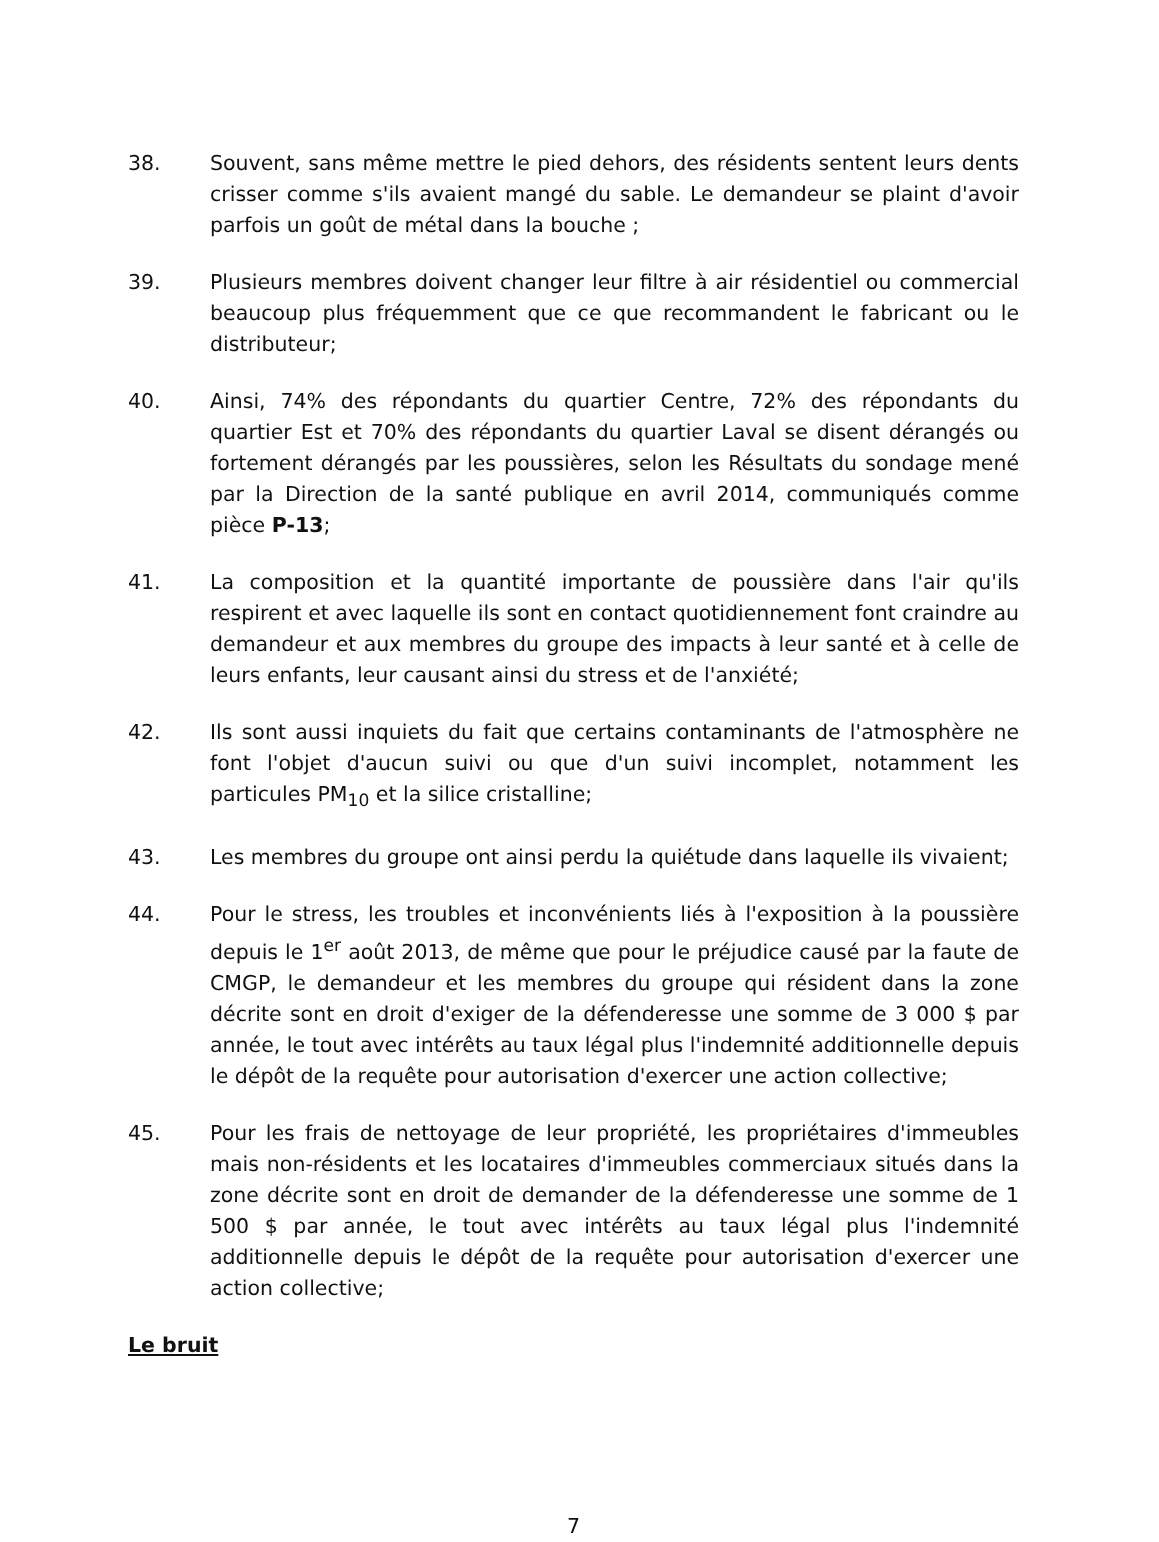38. Souvent, sans même mettre le pied dehors, des résidents sentent leurs dents crisser comme s'ils avaient mangé du sable. Le demandeur se plaint d'avoir parfois un goût de métal dans la bouche ;
39. Plusieurs membres doivent changer leur filtre à air résidentiel ou commercial beaucoup plus fréquemment que ce que recommandent le fabricant ou le distributeur;
40. Ainsi, 74% des répondants du quartier Centre, 72% des répondants du quartier Est et 70% des répondants du quartier Laval se disent dérangés ou fortement dérangés par les poussières, selon les Résultats du sondage mené par la Direction de la santé publique en avril 2014, communiqués comme pièce P-13;
41. La composition et la quantité importante de poussière dans l'air qu'ils respirent et avec laquelle ils sont en contact quotidiennement font craindre au demandeur et aux membres du groupe des impacts à leur santé et à celle de leurs enfants, leur causant ainsi du stress et de l'anxiété;
42. Ils sont aussi inquiets du fait que certains contaminants de l'atmosphère ne font l'objet d'aucun suivi ou que d'un suivi incomplet, notamment les particules PM<sub>10</sub> et la silice cristalline;
43. Les membres du groupe ont ainsi perdu la quiétude dans laquelle ils vivaient;
44. Pour le stress, les troubles et inconvénients liés à l'exposition à la poussière depuis le 1<sup>er</sup> août 2013, de même que pour le préjudice causé par la faute de CMGP, le demandeur et les membres du groupe qui résident dans la zone décrite sont en droit d'exiger de la défenderesse une somme de 3 000 $ par année, le tout avec intérêts au taux légal plus l'indemnité additionnelle depuis le dépôt de la requête pour autorisation d'exercer une action collective;
45. Pour les frais de nettoyage de leur propriété, les propriétaires d'immeubles mais non-résidents et les locataires d'immeubles commerciaux situés dans la zone décrite sont en droit de demander de la défenderesse une somme de 1 500 $ par année, le tout avec intérêts au taux légal plus l'indemnité additionnelle depuis le dépôt de la requête pour autorisation d'exercer une action collective;
Le bruit
7